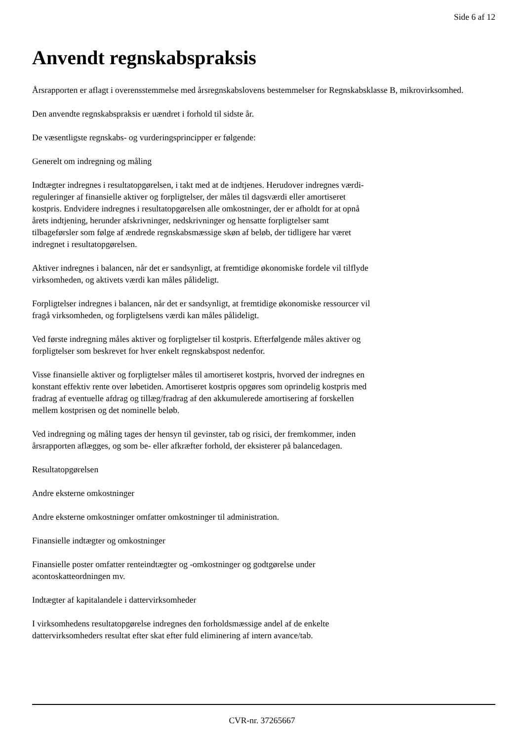Side 6 af 12
Anvendt regnskabspraksis
Årsrapporten er aflagt i overensstemmelse med årsregnskabslovens bestemmelser for Regnskabsklasse B, mikrovirksomhed.
Den anvendte regnskabspraksis er uændret i forhold til sidste år.
De væsentligste regnskabs- og vurderingsprincipper er følgende:
Generelt om indregning og måling
Indtægter indregnes i resultatopgørelsen, i takt med at de indtjenes. Herudover indregnes værdi-
reguleringer af finansielle aktiver og forpligtelser, der måles til dagsværdi eller amortiseret
kostpris. Endvidere indregnes i resultatopgørelsen alle omkostninger, der er afholdt for at opnå
årets indtjening, herunder afskrivninger, nedskrivninger og hensatte forpligtelser samt
tilbageførsler som følge af ændrede regnskabsmæssige skøn af beløb, der tidligere har været
indregnet i resultatopgørelsen.
Aktiver indregnes i balancen, når det er sandsynligt, at fremtidige økonomiske fordele vil tilflyde
virksomheden, og aktivets værdi kan måles pålideligt.
Forpligtelser indregnes i balancen, når det er sandsynligt, at fremtidige økonomiske ressourcer vil
fragå virksomheden, og forpligtelsens værdi kan måles pålideligt.
Ved første indregning måles aktiver og forpligtelser til kostpris. Efterfølgende måles aktiver og
forpligtelser som beskrevet for hver enkelt regnskabspost nedenfor.
Visse finansielle aktiver og forpligtelser måles til amortiseret kostpris, hvorved der indregnes en
konstant effektiv rente over løbetiden. Amortiseret kostpris opgøres som oprindelig kostpris med
fradrag af eventuelle afdrag og tillæg/fradrag af den akkumulerede amortisering af forskellen
mellem kostprisen og det nominelle beløb.
Ved indregning og måling tages der hensyn til gevinster, tab og risici, der fremkommer, inden
årsrapporten aflægges, og som be- eller afkræfter forhold, der eksisterer på balancedagen.
Resultatopgørelsen
Andre eksterne omkostninger
Andre eksterne omkostninger omfatter omkostninger til administration.
Finansielle indtægter og omkostninger
Finansielle poster omfatter renteindtægter og -omkostninger og godtgørelse under
acontoskatteordningen mv.
Indtægter af kapitalandele i dattervirksomheder
I virksomhedens resultatopgørelse indregnes den forholdsmæssige andel af de enkelte
dattervirksomheders resultat efter skat efter fuld eliminering af intern avance/tab.
CVR-nr. 37265667